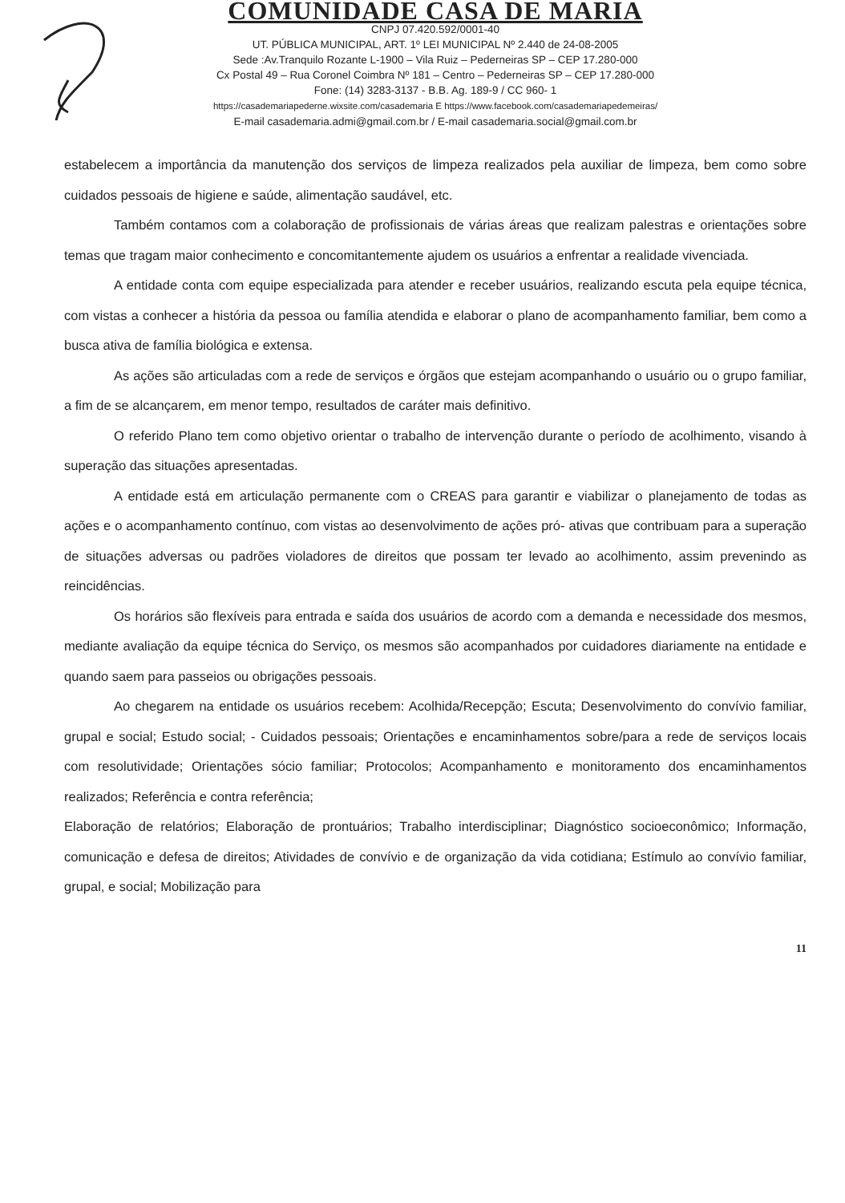COMUNIDADE CASA DE MARIA
CNPJ 07.420.592/0001-40
UT. PÚBLICA MUNICIPAL, ART. 1º LEI MUNICIPAL Nº 2.440 de 24-08-2005
Sede :Av.Tranquilo Rozante L-1900 – Vila Ruiz – Pederneiras SP – CEP 17.280-000
Cx Postal 49 – Rua Coronel Coimbra Nº 181 – Centro – Pederneiras SP – CEP 17.280-000
Fone: (14) 3283-3137 - B.B. Ag. 189-9 / CC 960- 1
https://casademariapederne.wixsite.com/casademaria E https://www.facebook.com/casademariapedemeiras/
E-mail casademaria.admi@gmail.com.br / E-mail casademaria.social@gmail.com.br
estabelecem a importância da manutenção dos serviços de limpeza realizados pela auxiliar de limpeza, bem como sobre cuidados pessoais de higiene e saúde, alimentação saudável, etc.
Também contamos com a colaboração de profissionais de várias áreas que realizam palestras e orientações sobre temas que tragam maior conhecimento e concomitantemente ajudem os usuários a enfrentar a realidade vivenciada.
A entidade conta com equipe especializada para atender e receber usuários, realizando escuta pela equipe técnica, com vistas a conhecer a história da pessoa ou família atendida e elaborar o plano de acompanhamento familiar, bem como a busca ativa de família biológica e extensa.
As ações são articuladas com a rede de serviços e órgãos que estejam acompanhando o usuário ou o grupo familiar, a fim de se alcançarem, em menor tempo, resultados de caráter mais definitivo.
O referido Plano tem como objetivo orientar o trabalho de intervenção durante o período de acolhimento, visando à superação das situações apresentadas.
A entidade está em articulação permanente com o CREAS para garantir e viabilizar o planejamento de todas as ações e o acompanhamento contínuo, com vistas ao desenvolvimento de ações pró- ativas que contribuam para a superação de situações adversas ou padrões violadores de direitos que possam ter levado ao acolhimento, assim prevenindo as reincidências.
Os horários são flexíveis para entrada e saída dos usuários de acordo com a demanda e necessidade dos mesmos, mediante avaliação da equipe técnica do Serviço, os mesmos são acompanhados por cuidadores diariamente na entidade e quando saem para passeios ou obrigações pessoais.
Ao chegarem na entidade os usuários recebem: Acolhida/Recepção; Escuta; Desenvolvimento do convívio familiar, grupal e social; Estudo social; - Cuidados pessoais; Orientações e encaminhamentos sobre/para a rede de serviços locais com resolutividade; Orientações sócio familiar; Protocolos; Acompanhamento e monitoramento dos encaminhamentos realizados; Referência e contra referência;
Elaboração de relatórios; Elaboração de prontuários; Trabalho interdisciplinar; Diagnóstico socioeconômico; Informação, comunicação e defesa de direitos; Atividades de convívio e de organização da vida cotidiana; Estímulo ao convívio familiar, grupal, e social; Mobilização para
11